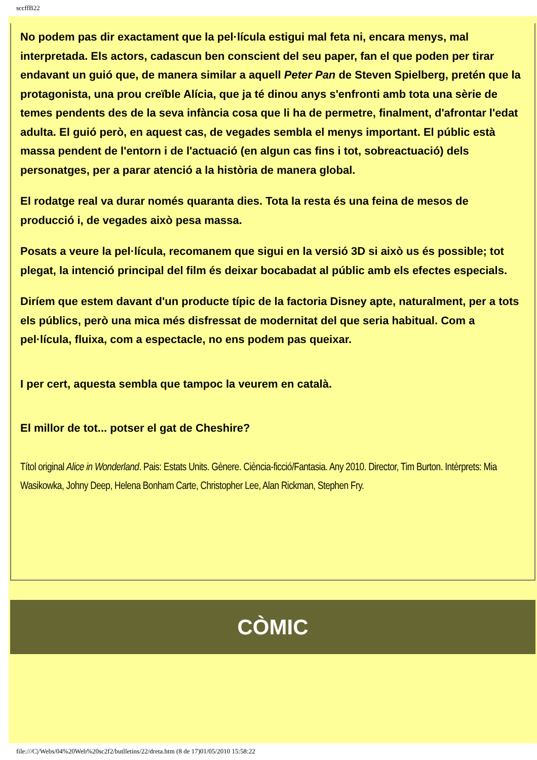sccffB22
No podem pas dir exactament que la pel·lícula estigui mal feta ni, encara menys, mal interpretada. Els actors, cadascun ben conscient del seu paper, fan el que poden per tirar endavant un guió que, de manera similar a aquell Peter Pan de Steven Spielberg, pretén que la protagonista, una prou creïble Alícia, que ja té dinou anys s'enfronti amb tota una sèrie de temes pendents des de la seva infància cosa que li ha de permetre, finalment, d'afrontar l'edat adulta. El guió però, en aquest cas, de vegades sembla el menys important. El públic està massa pendent de l'entorn i de l'actuació (en algun cas fins i tot, sobreactuació) dels personatges, per a parar atenció a la història de manera global.
El rodatge real va durar només quaranta dies. Tota la resta és una feina de mesos de producció i, de vegades això pesa massa.
Posats a veure la pel·lícula, recomanem que sigui en la versió 3D si això us és possible; tot plegat, la intenció principal del film és deixar bocabadat al públic amb els efectes especials.
Diríem que estem davant d'un producte típic de la factoria Disney apte, naturalment, per a tots els públics, però una mica més disfressat de modernitat del que seria habitual. Com a pel·lícula, fluixa, com a espectacle, no ens podem pas queixar.
I per cert, aquesta sembla que tampoc la veurem en català.
El millor de tot... potser el gat de Cheshire?
Títol original Alice in Wonderland. Pais: Estats Units. Gènere. Ciència-ficció/Fantasia. Any 2010. Director, Tim Burton. Intèrprets: Mia Wasikowka, Johny Deep, Helena Bonham Carte, Christopher Lee, Alan Rickman, Stephen Fry.
CÒMIC
file:///C|/Webs/04%20Web%20sc2f2/butlletins/22/dreta.htm (8 de 17)01/05/2010 15:58:22